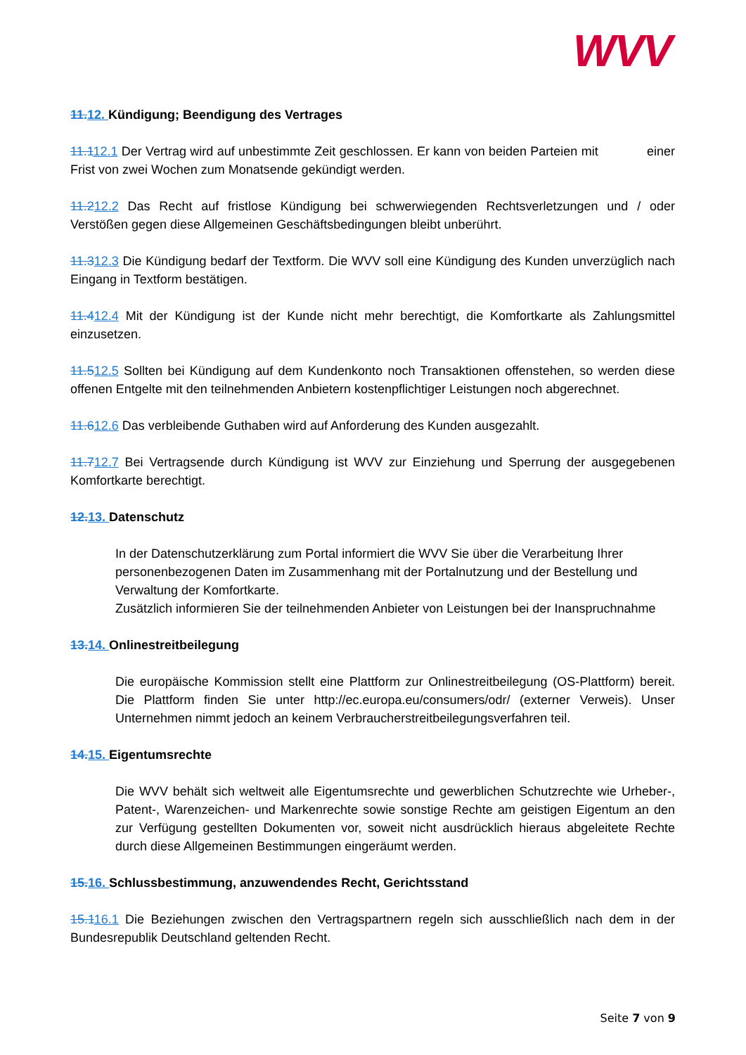WVV
11. 12. Kündigung; Beendigung des Vertrages
11.112.1 Der Vertrag wird auf unbestimmte Zeit geschlossen. Er kann von beiden Parteien mit einer Frist von zwei Wochen zum Monatsende gekündigt werden.
11.212.2 Das Recht auf fristlose Kündigung bei schwerwiegenden Rechtsverletzungen und / oder Verstößen gegen diese Allgemeinen Geschäftsbedingungen bleibt unberührt.
11.312.3 Die Kündigung bedarf der Textform. Die WVV soll eine Kündigung des Kunden unverzüglich nach Eingang in Textform bestätigen.
11.412.4 Mit der Kündigung ist der Kunde nicht mehr berechtigt, die Komfortkarte als Zahlungsmittel einzusetzen.
11.512.5 Sollten bei Kündigung auf dem Kundenkonto noch Transaktionen offenstehen, so werden diese offenen Entgelte mit den teilnehmenden Anbietern kostenpflichtiger Leistungen noch abgerechnet.
11.612.6 Das verbleibende Guthaben wird auf Anforderung des Kunden ausgezahlt.
11.712.7 Bei Vertragsende durch Kündigung ist WVV zur Einziehung und Sperrung der ausgegebenen Komfortkarte berechtigt.
12. 13. Datenschutz
In der Datenschutzerklärung zum Portal informiert die WVV Sie über die Verarbeitung Ihrer personenbezogenen Daten im Zusammenhang mit der Portalnutzung und der Bestellung und Verwaltung der Komfortkarte.
Zusätzlich informieren Sie der teilnehmenden Anbieter von Leistungen bei der Inanspruchnahme
13. 14. Onlinestreitbeilegung
Die europäische Kommission stellt eine Plattform zur Onlinestreitbeilegung (OS-Plattform) bereit. Die Plattform finden Sie unter http://ec.europa.eu/consumers/odr/ (externer Verweis). Unser Unternehmen nimmt jedoch an keinem Verbraucherstreitbeilegungsverfahren teil.
14. 15. Eigentumsrechte
Die WVV behält sich weltweit alle Eigentumsrechte und gewerblichen Schutzrechte wie Urheber-, Patent-, Warenzeichen- und Markenrechte sowie sonstige Rechte am geistigen Eigentum an den zur Verfügung gestellten Dokumenten vor, soweit nicht ausdrücklich hieraus abgeleitete Rechte durch diese Allgemeinen Bestimmungen eingeräumt werden.
15. 16. Schlussbestimmung, anzuwendendes Recht, Gerichtsstand
15.116.1 Die Beziehungen zwischen den Vertragspartnern regeln sich ausschließlich nach dem in der Bundesrepublik Deutschland geltenden Recht.
Seite 7 von 9